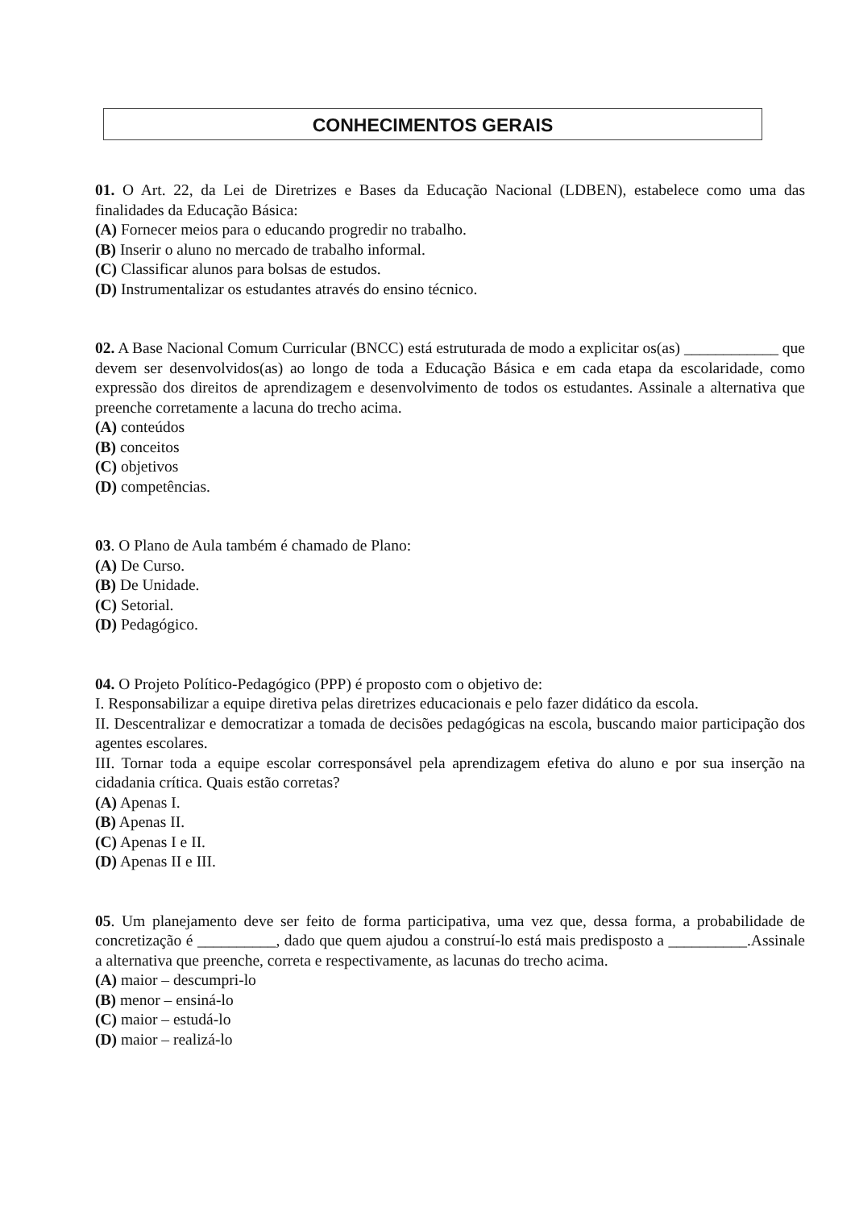CONHECIMENTOS GERAIS
01. O Art. 22, da Lei de Diretrizes e Bases da Educação Nacional (LDBEN), estabelece como uma das finalidades da Educação Básica:
(A) Fornecer meios para o educando progredir no trabalho.
(B) Inserir o aluno no mercado de trabalho informal.
(C) Classificar alunos para bolsas de estudos.
(D) Instrumentalizar os estudantes através do ensino técnico.
02. A Base Nacional Comum Curricular (BNCC) está estruturada de modo a explicitar os(as) ____________ que devem ser desenvolvidos(as) ao longo de toda a Educação Básica e em cada etapa da escolaridade, como expressão dos direitos de aprendizagem e desenvolvimento de todos os estudantes. Assinale a alternativa que preenche corretamente a lacuna do trecho acima.
(A) conteúdos
(B) conceitos
(C) objetivos
(D) competências.
03. O Plano de Aula também é chamado de Plano:
(A) De Curso.
(B) De Unidade.
(C) Setorial.
(D) Pedagógico.
04. O Projeto Político-Pedagógico (PPP) é proposto com o objetivo de:
I. Responsabilizar a equipe diretiva pelas diretrizes educacionais e pelo fazer didático da escola.
II. Descentralizar e democratizar a tomada de decisões pedagógicas na escola, buscando maior participação dos agentes escolares.
III. Tornar toda a equipe escolar corresponsável pela aprendizagem efetiva do aluno e por sua inserção na cidadania crítica. Quais estão corretas?
(A) Apenas I.
(B) Apenas II.
(C) Apenas I e II.
(D) Apenas II e III.
05. Um planejamento deve ser feito de forma participativa, uma vez que, dessa forma, a probabilidade de concretização é __________, dado que quem ajudou a construí-lo está mais predisposto a __________.Assinale a alternativa que preenche, correta e respectivamente, as lacunas do trecho acima.
(A) maior – descumpri-lo
(B) menor – ensiná-lo
(C) maior – estudá-lo
(D) maior – realizá-lo